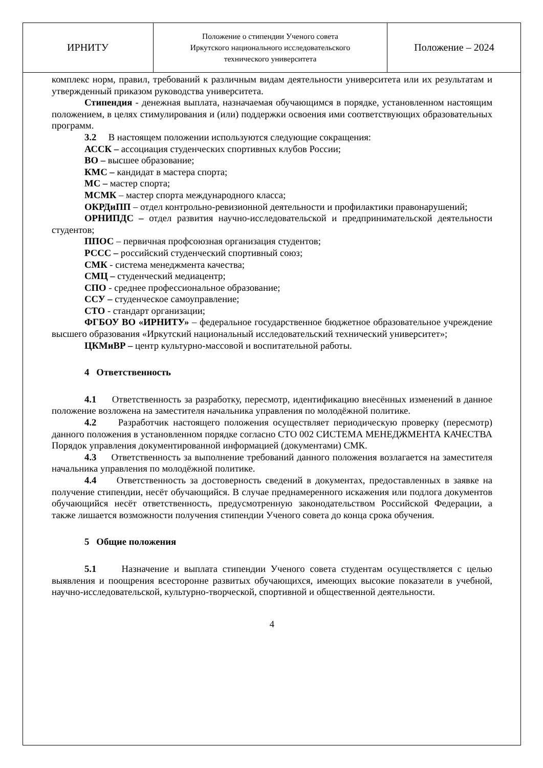| ИРНИТУ | Положение о стипендии Ученого совета Иркутского национального исследовательского технического университета | Положение – 2024 |
комплекс норм, правил, требований к различным видам деятельности университета или их результатам и утвержденный приказом руководства университета.
Стипендия - денежная выплата, назначаемая обучающимся в порядке, установленном настоящим положением, в целях стимулирования и (или) поддержки освоения ими соответствующих образовательных программ.
3.2 В настоящем положении используются следующие сокращения:
АССК – ассоциация студенческих спортивных клубов России;
ВО – высшее образование;
КМС – кандидат в мастера спорта;
МС – мастер спорта;
МСМК – мастер спорта международного класса;
ОКРДиПП – отдел контрольно-ревизионной деятельности и профилактики правонарушений;
ОРНИПДС – отдел развития научно-исследовательской и предпринимательской деятельности студентов;
ППОС – первичная профсоюзная организация студентов;
РССС – российский студенческий спортивный союз;
СМК - система менеджмента качества;
СМЦ – студенческий медиацентр;
СПО - среднее профессиональное образование;
ССУ – студенческое самоуправление;
СТО - стандарт организации;
ФГБОУ ВО «ИРНИТУ» – федеральное государственное бюджетное образовательное учреждение высшего образования «Иркутский национальный исследовательский технический университет»;
ЦКМиВР – центр культурно-массовой и воспитательной работы.
4 Ответственность
4.1 Ответственность за разработку, пересмотр, идентификацию внесённых изменений в данное положение возложена на заместителя начальника управления по молодёжной политике.
4.2 Разработчик настоящего положения осуществляет периодическую проверку (пересмотр) данного положения в установленном порядке согласно СТО 002 СИСТЕМА МЕНЕДЖМЕНТА КАЧЕСТВА Порядок управления документированной информацией (документами) СМК.
4.3 Ответственность за выполнение требований данного положения возлагается на заместителя начальника управления по молодёжной политике.
4.4 Ответственность за достоверность сведений в документах, предоставленных в заявке на получение стипендии, несёт обучающийся. В случае преднамеренного искажения или подлога документов обучающийся несёт ответственность, предусмотренную законодательством Российской Федерации, а также лишается возможности получения стипендии Ученого совета до конца срока обучения.
5 Общие положения
5.1 Назначение и выплата стипендии Ученого совета студентам осуществляется с целью выявления и поощрения всесторонне развитых обучающихся, имеющих высокие показатели в учебной, научно-исследовательской, культурно-творческой, спортивной и общественной деятельности.
4